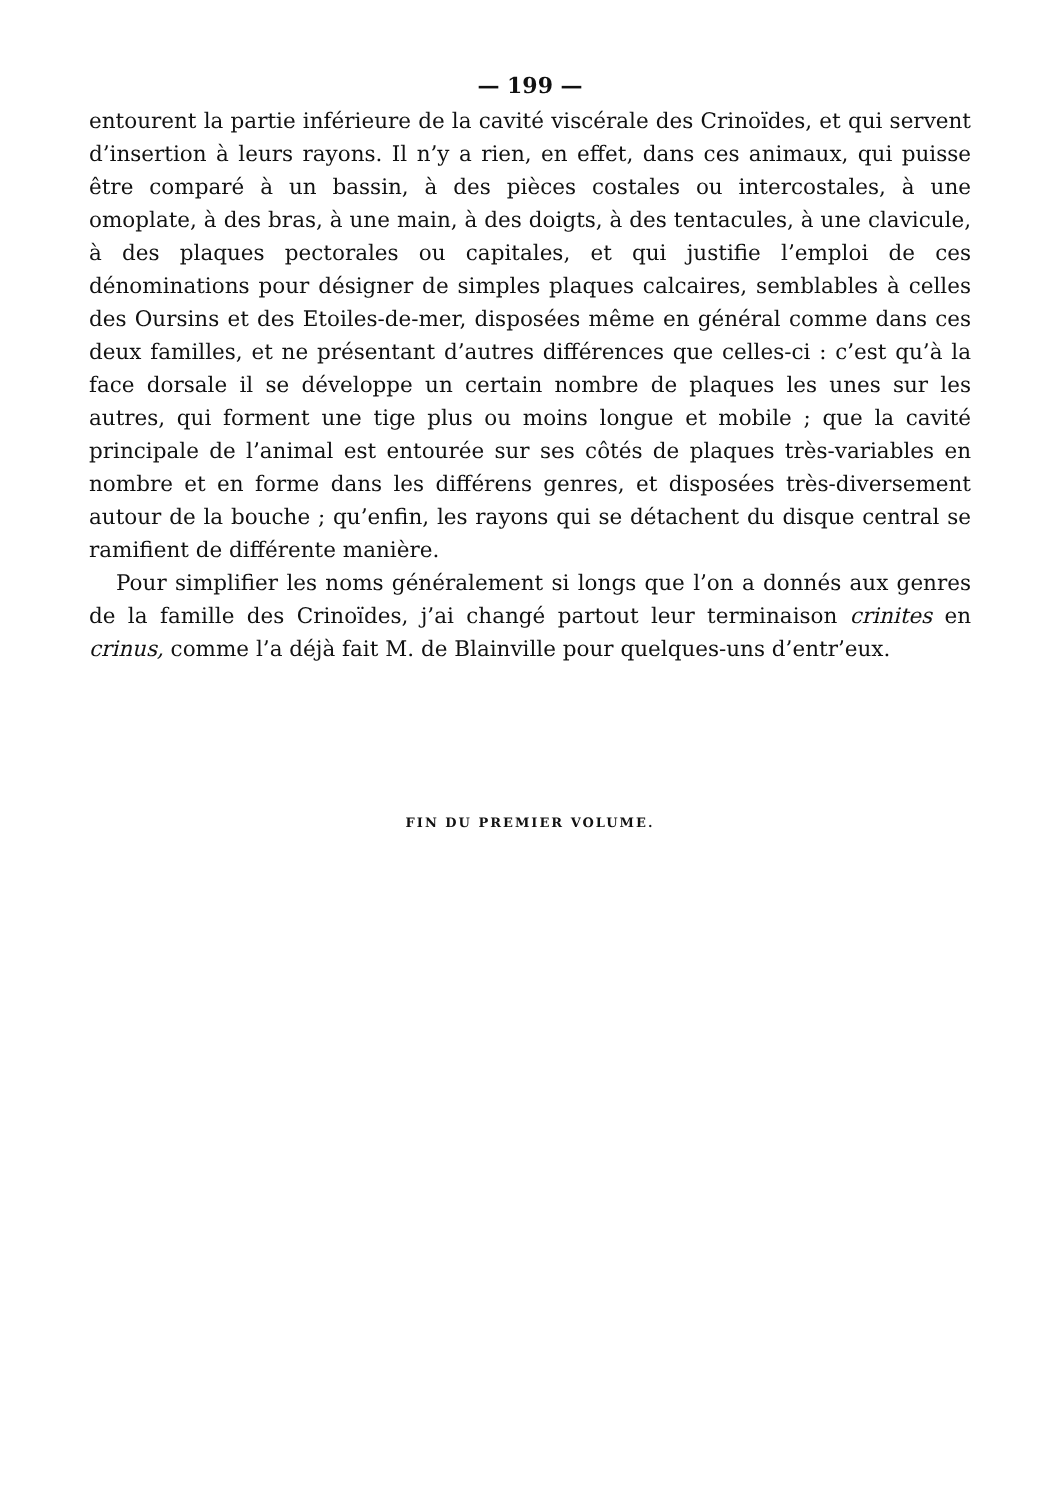— 199 —
entourent la partie inférieure de la cavité viscérale des Crinoïdes, et qui servent d’insertion à leurs rayons. Il n’y a rien, en effet, dans ces animaux, qui puisse être comparé à un bassin, à des pièces costales ou intercostales, à une omoplate, à des bras, à une main, à des doigts, à des tentacules, à une clavicule, à des plaques pectorales ou capitales, et qui justifie l’emploi de ces dénominations pour désigner de simples plaques calcaires, semblables à celles des Oursins et des Etoiles-de-mer, disposées même en général comme dans ces deux familles, et ne présentant d’autres différences que celles-ci : c’est qu’à la face dorsale il se développe un certain nombre de plaques les unes sur les autres, qui forment une tige plus ou moins longue et mobile ; que la cavité principale de l’animal est entourée sur ses côtés de plaques très-variables en nombre et en forme dans les différens genres, et disposées très-diversement autour de la bouche ; qu’enfin, les rayons qui se détachent du disque central se ramifient de différente manière.
Pour simplifier les noms généralement si longs que l’on a donnés aux genres de la famille des Crinoïdes, j’ai changé partout leur terminaison crinites en crinus, comme l’a déjà fait M. de Blainville pour quelques-uns d’entr’eux.
FIN DU PREMIER VOLUME.